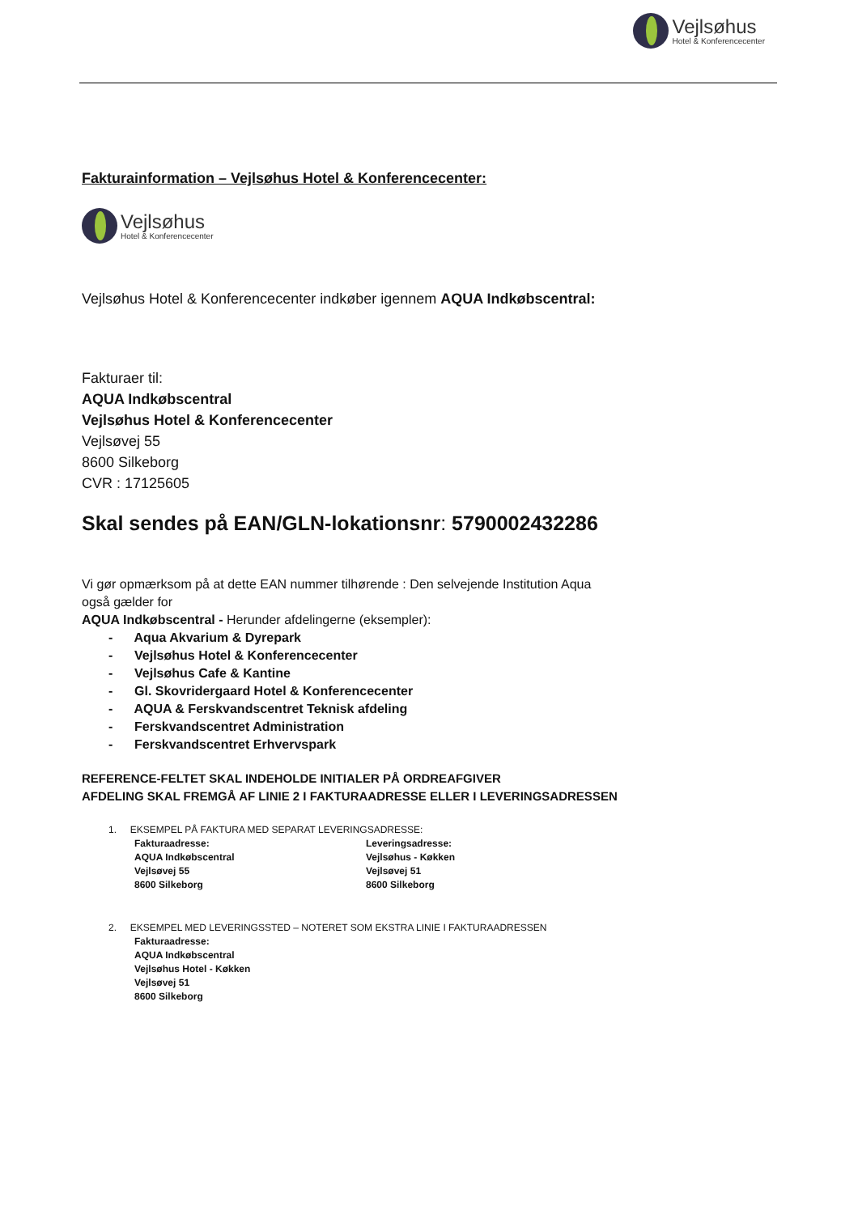Vejlsøhus
Hotel & Konferencecenter
Fakturainformation – Vejlsøhus Hotel & Konferencecenter:
Vejlsøhus
Hotel & Konferencecenter
Vejlsøhus Hotel & Konferencecenter indkøber igennem AQUA Indkøbscentral:
Fakturaer til:
AQUA Indkøbscentral
Vejlsøhus Hotel & Konferencecenter
Vejlsøvej 55
8600 Silkeborg
CVR : 17125605
Skal sendes på EAN/GLN-lokationsnr: 5790002432286
Vi gør opmærksom på at dette EAN nummer tilhørende : Den selvejende Institution Aqua
også gælder for
AQUA Indkøbscentral - Herunder afdelingerne (eksempler):
- Aqua Akvarium & Dyrepark
- Vejlsøhus Hotel & Konferencecenter
- Vejlsøhus Cafe & Kantine
- Gl. Skovridergaard Hotel & Konferencecenter
- AQUA & Ferskvandscentret Teknisk afdeling
- Ferskvandscentret Administration
- Ferskvandscentret Erhvervspark
REFERENCE-FELTET SKAL INDEHOLDE INITIALER PÅ ORDREAFGIVER
AFDELING SKAL FREMGÅ AF LINIE 2 I FAKTURAADRESSE ELLER I LEVERINGSADRESSEN
1. EKSEMPEL PÅ FAKTURA MED SEPARAT LEVERINGSADRESSE:
Fakturaadresse:
AQUA Indkøbscentral
Vejlsøvej 55
8600 Silkeborg
Leveringsadresse:
Vejlsøhus - Køkken
Vejlsøvej 51
8600 Silkeborg
2. EKSEMPEL MED LEVERINGSSTED – NOTERET SOM EKSTRA LINIE I FAKTURAADRESSEN
Fakturaadresse:
AQUA Indkøbscentral
Vejlsøhus Hotel - Køkken
Vejlsøvej 51
8600 Silkeborg